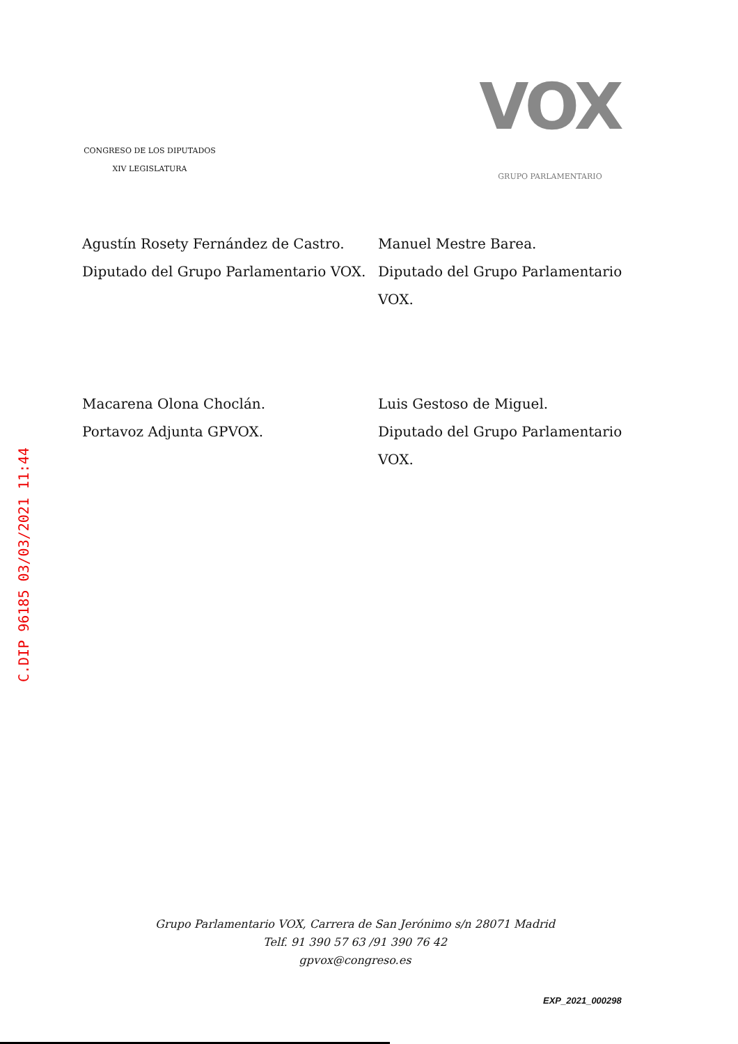CONGRESO DE LOS DIPUTADOS
XIV LEGISLATURA
VOX
GRUPO PARLAMENTARIO
Agustín Rosety Fernández de Castro.
Diputado del Grupo Parlamentario VOX.
Manuel Mestre Barea.
Diputado del Grupo Parlamentario VOX.
Macarena Olona Choclán.
Portavoz Adjunta GPVOX.
Luis Gestoso de Miguel.
Diputado del Grupo Parlamentario VOX.
C.DIP 96185 03/03/2021 11:44
Grupo Parlamentario VOX, Carrera de San Jerónimo s/n 28071 Madrid
Telf. 91 390 57 63 /91 390 76 42
gpvox@congreso.es
EXP_2021_000298